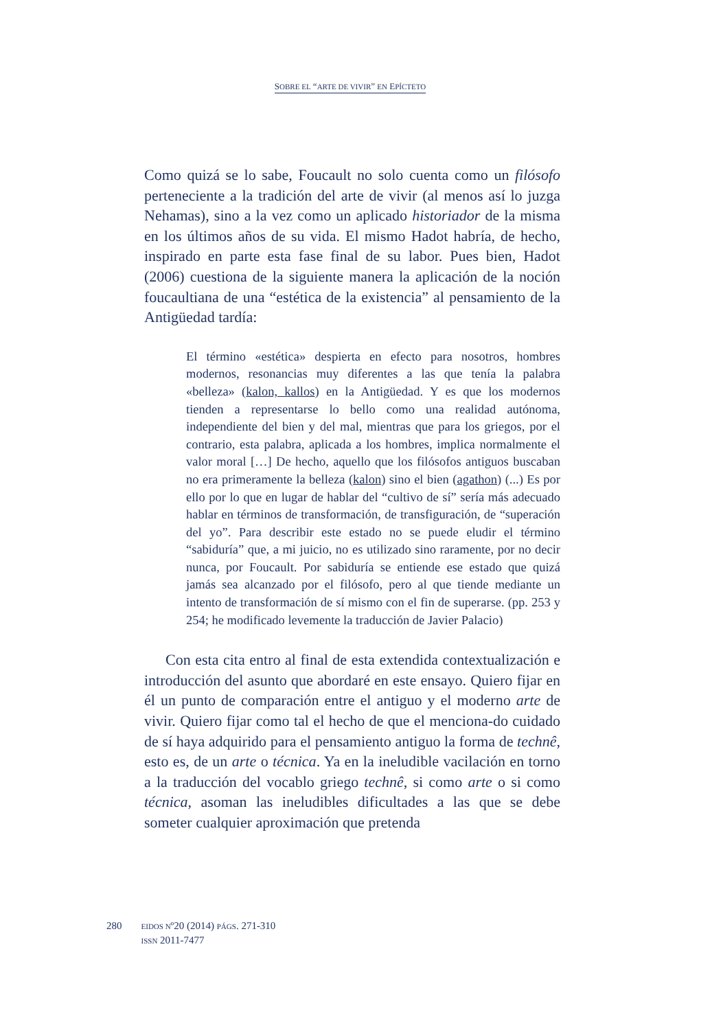SOBRE EL “ARTE DE VIVIR” EN EPÍCTETO
Como quizá se lo sabe, Foucault no solo cuenta como un filósofo perteneciente a la tradición del arte de vivir (al menos así lo juzga Nehamas), sino a la vez como un aplicado historiador de la misma en los últimos años de su vida. El mismo Hadot habría, de hecho, inspirado en parte esta fase final de su labor. Pues bien, Hadot (2006) cuestiona de la siguiente manera la aplicación de la noción foucaultiana de una “estética de la existencia” al pensamiento de la Antigüedad tardía:
El término «estética» despierta en efecto para nosotros, hombres modernos, resonancias muy diferentes a las que tenía la palabra «belleza» (kalon, kallos) en la Antigüedad. Y es que los modernos tienden a representarse lo bello como una realidad autónoma, independiente del bien y del mal, mientras que para los griegos, por el contrario, esta palabra, aplicada a los hombres, implica normalmente el valor moral […] De hecho, aquello que los filósofos antiguos buscaban no era primeramente la belleza (kalon) sino el bien (agathon) (...) Es por ello por lo que en lugar de hablar del “cultivo de sí” sería más adecuado hablar en términos de transformación, de transfiguración, de “superación del yo”. Para describir este estado no se puede eludir el término “sabiduría” que, a mi juicio, no es utilizado sino raramente, por no decir nunca, por Foucault. Por sabiduría se entiende ese estado que quizá jamás sea alcanzado por el filósofo, pero al que tiende mediante un intento de transformación de sí mismo con el fin de superarse. (pp. 253 y 254; he modificado levemente la traducción de Javier Palacio)
Con esta cita entro al final de esta extendida contextualización e introducción del asunto que abordaré en este ensayo. Quiero fijar en él un punto de comparación entre el antiguo y el moderno arte de vivir. Quiero fijar como tal el hecho de que el menciona-do cuidado de sí haya adquirido para el pensamiento antiguo la forma de technê, esto es, de un arte o técnica. Ya en la ineludible vacilación en torno a la traducción del vocablo griego technê, si como arte o si como técnica, asoman las ineludibles dificultades a las que se debe someter cualquier aproximación que pretenda
280
EIDOS Nº20 (2014) PÁGS. 271-310
ISSN 2011-7477